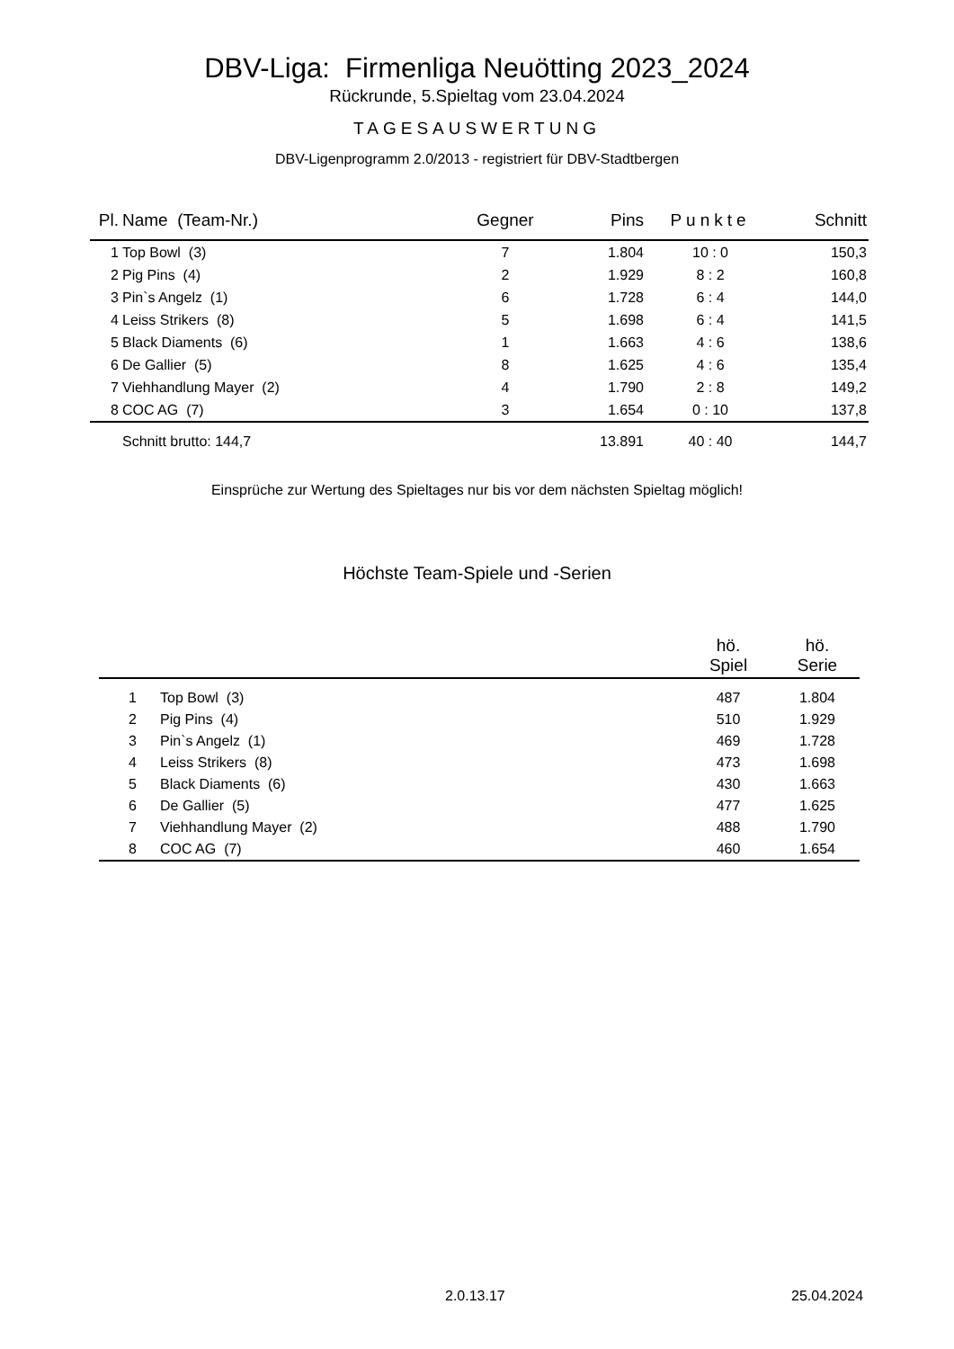DBV-Liga: Firmenliga Neuötting 2023_2024
Rückrunde, 5.Spieltag vom 23.04.2024
TAGESAUSWERTUNG
DBV-Ligenprogramm 2.0/2013 - registriert für DBV-Stadtbergen
| Pl. | Name (Team-Nr.) | Gegner | Pins | Punkte | Schnitt |
| --- | --- | --- | --- | --- | --- |
| 1 | Top Bowl (3) | 7 | 1.804 | 10 : 0 | 150,3 |
| 2 | Pig Pins (4) | 2 | 1.929 | 8 : 2 | 160,8 |
| 3 | Pin`s Angelz (1) | 6 | 1.728 | 6 : 4 | 144,0 |
| 4 | Leiss Strikers (8) | 5 | 1.698 | 6 : 4 | 141,5 |
| 5 | Black Diaments (6) | 1 | 1.663 | 4 : 6 | 138,6 |
| 6 | De Gallier (5) | 8 | 1.625 | 4 : 6 | 135,4 |
| 7 | Viehhandlung Mayer (2) | 4 | 1.790 | 2 : 8 | 149,2 |
| 8 | COC AG (7) | 3 | 1.654 | 0 : 10 | 137,8 |
| | Schnitt brutto: 144,7 | | 13.891 | 40 : 40 | 144,7 |
Einsprüche zur Wertung des Spieltages nur bis vor dem nächsten Spieltag möglich!
Höchste Team-Spiele und -Serien
| | | hö. Spiel | hö. Serie |
| --- | --- | --- | --- |
| 1 | Top Bowl (3) | 487 | 1.804 |
| 2 | Pig Pins (4) | 510 | 1.929 |
| 3 | Pin`s Angelz (1) | 469 | 1.728 |
| 4 | Leiss Strikers (8) | 473 | 1.698 |
| 5 | Black Diaments (6) | 430 | 1.663 |
| 6 | De Gallier (5) | 477 | 1.625 |
| 7 | Viehhandlung Mayer (2) | 488 | 1.790 |
| 8 | COC AG (7) | 460 | 1.654 |
2.0.13.17 25.04.2024